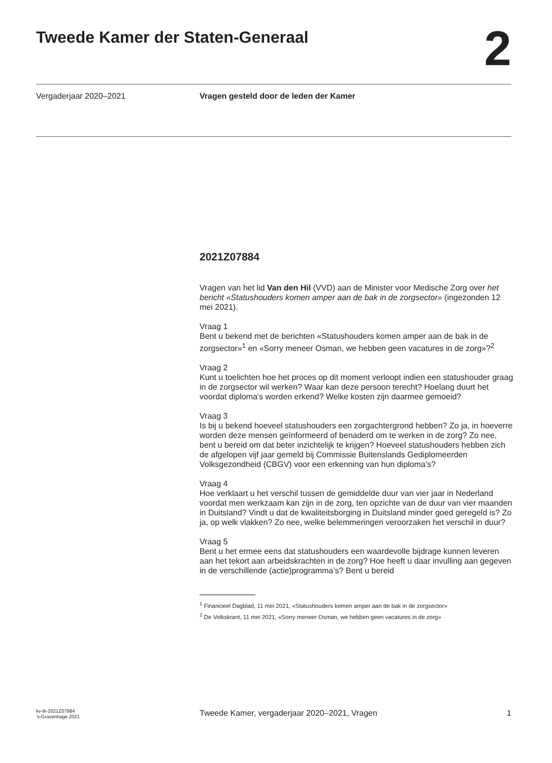Tweede Kamer der Staten-Generaal
2
Vergaderjaar 2020–2021
Vragen gesteld door de leden der Kamer
2021Z07884
Vragen van het lid Van den Hil (VVD) aan de Minister voor Medische Zorg over het bericht «Statushouders komen amper aan de bak in de zorgsector» (ingezonden 12 mei 2021).
Vraag 1
Bent u bekend met de berichten «Statushouders komen amper aan de bak in de zorgsector»<sup>1</sup> en «Sorry meneer Osman, we hebben geen vacatures in de zorg»?<sup>2</sup>
Vraag 2
Kunt u toelichten hoe het proces op dit moment verloopt indien een statushouder graag in de zorgsector wil werken? Waar kan deze persoon terecht? Hoelang duurt het voordat diploma’s worden erkend? Welke kosten zijn daarmee gemoeid?
Vraag 3
Is bij u bekend hoeveel statushouders een zorgachtergrond hebben? Zo ja, in hoeverre worden deze mensen geïnformeerd of benaderd om te werken in de zorg? Zo nee, bent u bereid om dat beter inzichtelijk te krijgen? Hoeveel statushouders hebben zich de afgelopen vijf jaar gemeld bij Commissie Buitenslands Gediplomeerden Volksgezondheid (CBGV) voor een erkenning van hun diploma’s?
Vraag 4
Hoe verklaart u het verschil tussen de gemiddelde duur van vier jaar in Nederland voordat men werkzaam kan zijn in de zorg, ten opzichte van de duur van vier maanden in Duitsland? Vindt u dat de kwaliteitsborging in Duitsland minder goed geregeld is? Zo ja, op welk vlakken? Zo nee, welke belemmeringen veroorzaken het verschil in duur?
Vraag 5
Bent u het ermee eens dat statushouders een waardevolle bijdrage kunnen leveren aan het tekort aan arbeidskrachten in de zorg? Hoe heeft u daar invulling aan gegeven in de verschillende (actie)programma’s? Bent u bereid
<sup>1</sup> Financieel Dagblad, 11 mei 2021, «Statushouders komen amper aan de bak in de zorgsector»
<sup>2</sup> De Volkskrant, 11 mei 2021, «Sorry meneer Osman, we hebben geen vacatures in de zorg»
kv-tk-2021Z07884
’s-Gravenhage 2021
Tweede Kamer, vergaderjaar 2020–2021, Vragen
1